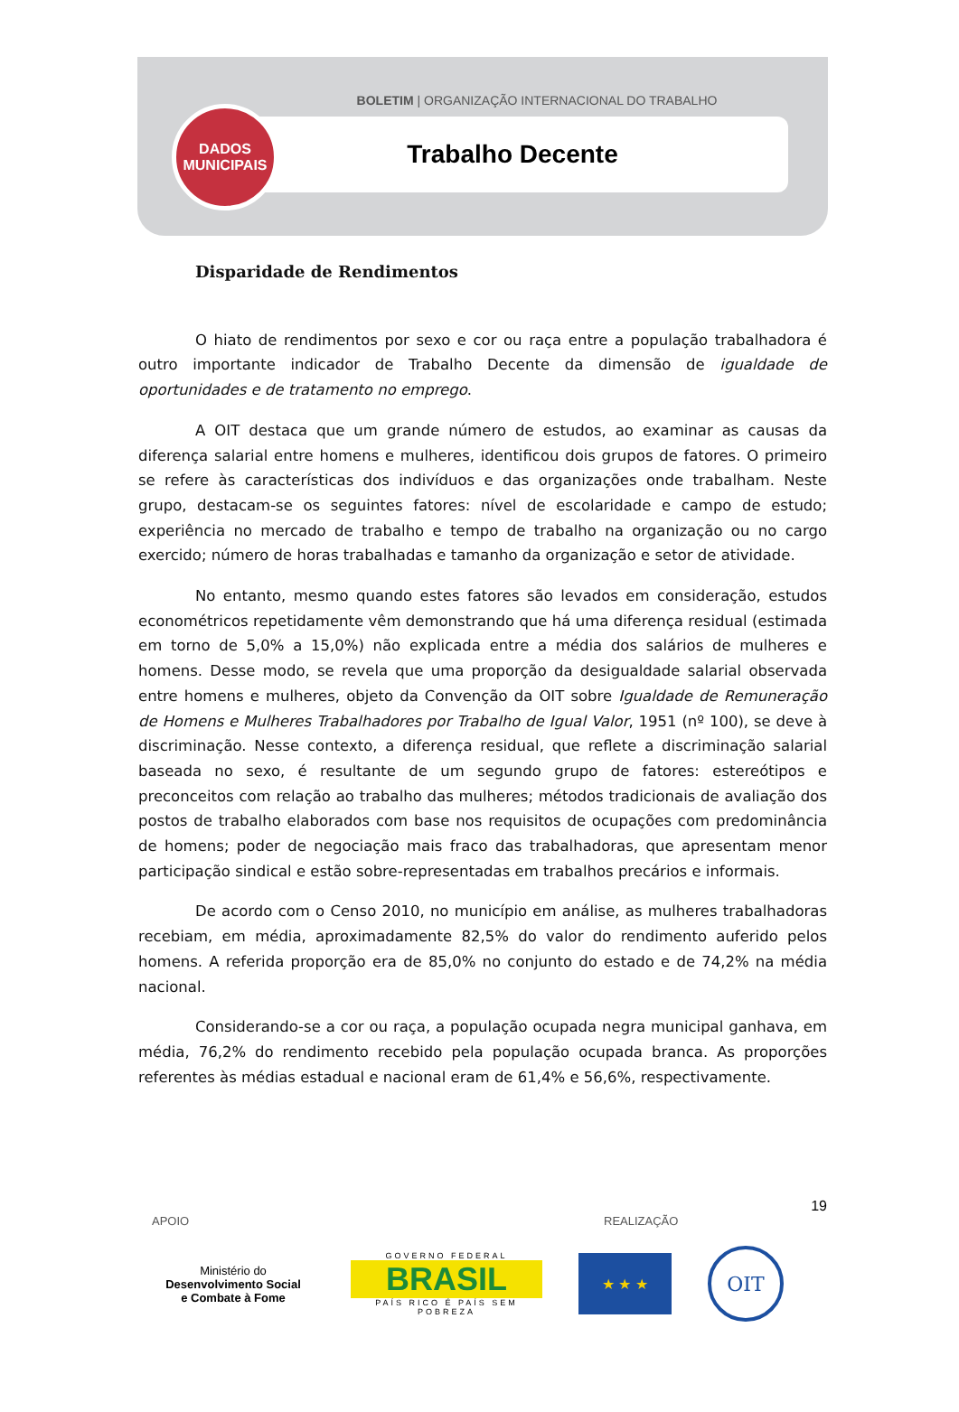BOLETIM | ORGANIZAÇÃO INTERNACIONAL DO TRABALHO
Trabalho Decente
DADOS
MUNICIPAIS
Disparidade de Rendimentos
O hiato de rendimentos por sexo e cor ou raça entre a população trabalhadora é outro importante indicador de Trabalho Decente da dimensão de igualdade de oportunidades e de tratamento no emprego.
A OIT destaca que um grande número de estudos, ao examinar as causas da diferença salarial entre homens e mulheres, identificou dois grupos de fatores. O primeiro se refere às características dos indivíduos e das organizações onde trabalham. Neste grupo, destacam-se os seguintes fatores: nível de escolaridade e campo de estudo; experiência no mercado de trabalho e tempo de trabalho na organização ou no cargo exercido; número de horas trabalhadas e tamanho da organização e setor de atividade.
No entanto, mesmo quando estes fatores são levados em consideração, estudos econométricos repetidamente vêm demonstrando que há uma diferença residual (estimada em torno de 5,0% a 15,0%) não explicada entre a média dos salários de mulheres e homens. Desse modo, se revela que uma proporção da desigualdade salarial observada entre homens e mulheres, objeto da Convenção da OIT sobre Igualdade de Remuneração de Homens e Mulheres Trabalhadores por Trabalho de Igual Valor, 1951 (nº 100), se deve à discriminação. Nesse contexto, a diferença residual, que reflete a discriminação salarial baseada no sexo, é resultante de um segundo grupo de fatores: estereótipos e preconceitos com relação ao trabalho das mulheres; métodos tradicionais de avaliação dos postos de trabalho elaborados com base nos requisitos de ocupações com predominância de homens; poder de negociação mais fraco das trabalhadoras, que apresentam menor participação sindical e estão sobre-representadas em trabalhos precários e informais.
De acordo com o Censo 2010, no município em análise, as mulheres trabalhadoras recebiam, em média, aproximadamente 82,5% do valor do rendimento auferido pelos homens. A referida proporção era de 85,0% no conjunto do estado e de 74,2% na média nacional.
Considerando-se a cor ou raça, a população ocupada negra municipal ganhava, em média, 76,2% do rendimento recebido pela população ocupada branca. As proporções referentes às médias estadual e nacional eram de 61,4% e 56,6%, respectivamente.
19
APOIO REALIZAÇÃO
Ministério do
Desenvolvimento Social
e Combate à Fome
GOVERNO FEDERAL
BRASIL
PAÍS RICO É PAÍS SEM POBREZA
★ ★ ★
OIT